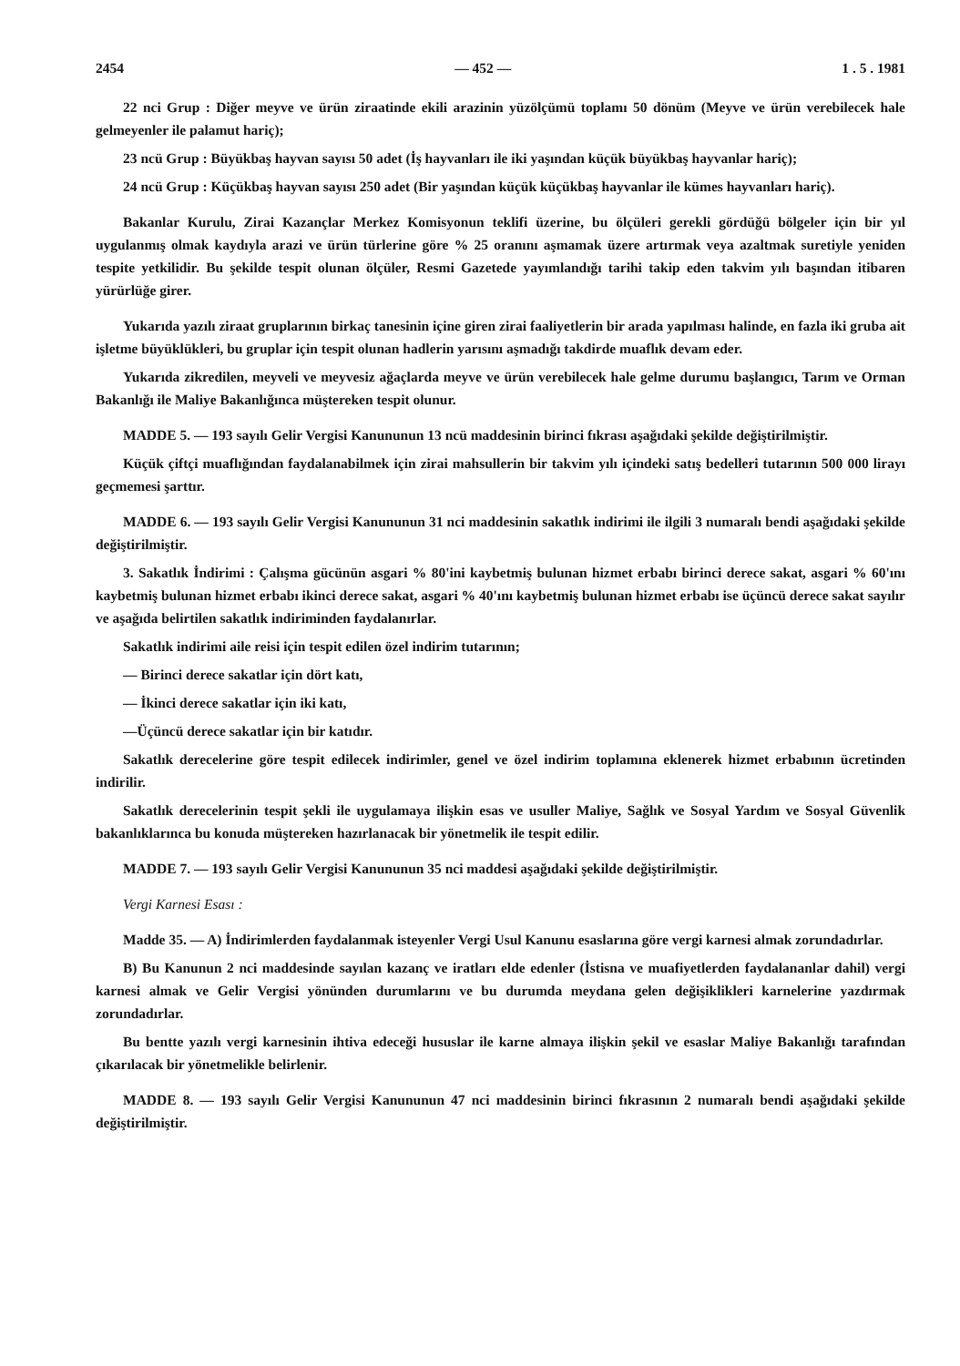2454 — 452 — 1 . 5 . 1981
22 nci Grup : Diğer meyve ve ürün ziraatinde ekili arazinin yüzölçümü toplamı 50 dönüm (Meyve ve ürün verebilecek hale gelmeyenler ile palamut hariç);
23 ncü Grup : Büyükbaş hayvan sayısı 50 adet (İş hayvanları ile iki yaşından küçük büyükbaş hayvanlar hariç);
24 ncü Grup : Küçükbaş hayvan sayısı 250 adet (Bir yaşından küçük küçükbaş hayvanlar ile kümes hayvanları hariç).
Bakanlar Kurulu, Zirai Kazançlar Merkez Komisyonun teklifi üzerine, bu ölçüleri gerekli gördüğü bölgeler için bir yıl uygulanmış olmak kaydıyla arazi ve ürün türlerine göre % 25 oranını aşmamak üzere artırmak veya azaltmak suretiyle yeniden tespite yetkilidir. Bu şekilde tespit olunan ölçüler, Resmi Gazetede yayımlandığı tarihi takip eden takvim yılı başından itibaren yürürlüğe girer.
Yukarıda yazılı ziraat gruplarının birkaç tanesinin içine giren zirai faaliyetlerin bir arada yapılması halinde, en fazla iki gruba ait işletme büyüklükleri, bu gruplar için tespit olunan hadlerin yarısını aşmadığı takdirde muaflık devam eder.
Yukarıda zikredilen, meyveli ve meyvesiz ağaçlarda meyve ve ürün verebilecek hale gelme durumu başlangıcı, Tarım ve Orman Bakanlığı ile Maliye Bakanlığınca müştereken tespit olunur.
MADDE 5. — 193 sayılı Gelir Vergisi Kanununun 13 ncü maddesinin birinci fıkrası aşağıdaki şekilde değiştirilmiştir.
Küçük çiftçi muaflığından faydalanabilmek için zirai mahsullerin bir takvim yılı içindeki satış bedelleri tutarının 500 000 lirayı geçmemesi şarttır.
MADDE 6. — 193 sayılı Gelir Vergisi Kanununun 31 nci maddesinin sakatlık indirimi ile ilgili 3 numaralı bendi aşağıdaki şekilde değiştirilmiştir.
3. Sakatlık İndirimi : Çalışma gücünün asgari % 80'ini kaybetmiş bulunan hizmet erbabı birinci derece sakat, asgari % 60'ını kaybetmiş bulunan hizmet erbabı ikinci derece sakat, asgari % 40'ını kaybetmiş bulunan hizmet erbabı ise üçüncü derece sakat sayılır ve aşağıda belirtilen sakatlık indiriminden faydalanırlar.
Sakatlık indirimi aile reisi için tespit edilen özel indirim tutarının;
— Birinci derece sakatlar için dört katı,
— İkinci derece sakatlar için iki katı,
—Üçüncü derece sakatlar için bir katıdır.
Sakatlık derecelerine göre tespit edilecek indirimler, genel ve özel indirim toplamına eklenerek hizmet erbabının ücretinden indirilir.
Sakatlık derecelerinin tespit şekli ile uygulamaya ilişkin esas ve usuller Maliye, Sağlık ve Sosyal Yardım ve Sosyal Güvenlik bakanlıklarınca bu konuda müştereken hazırlanacak bir yönetmelik ile tespit edilir.
MADDE 7. — 193 sayılı Gelir Vergisi Kanununun 35 nci maddesi aşağıdaki şekilde değiştirilmiştir.
Vergi Karnesi Esası :
Madde 35. — A) İndirimlerden faydalanmak isteyenler Vergi Usul Kanunu esaslarına göre vergi karnesi almak zorundadırlar.
B) Bu Kanunun 2 nci maddesinde sayılan kazanç ve iratları elde edenler (İstisna ve muafiyetlerden faydalananlar dahil) vergi karnesi almak ve Gelir Vergisi yönünden durumlarını ve bu durumda meydana gelen değişiklikleri karnelerine yazdırmak zorundadırlar.
Bu bentte yazılı vergi karnesinin ihtiva edeceği hususlar ile karne almaya ilişkin şekil ve esaslar Maliye Bakanlığı tarafından çıkarılacak bir yönetmelikle belirlenir.
MADDE 8. — 193 sayılı Gelir Vergisi Kanununun 47 nci maddesinin birinci fıkrasının 2 numaralı bendi aşağıdaki şekilde değiştirilmiştir.